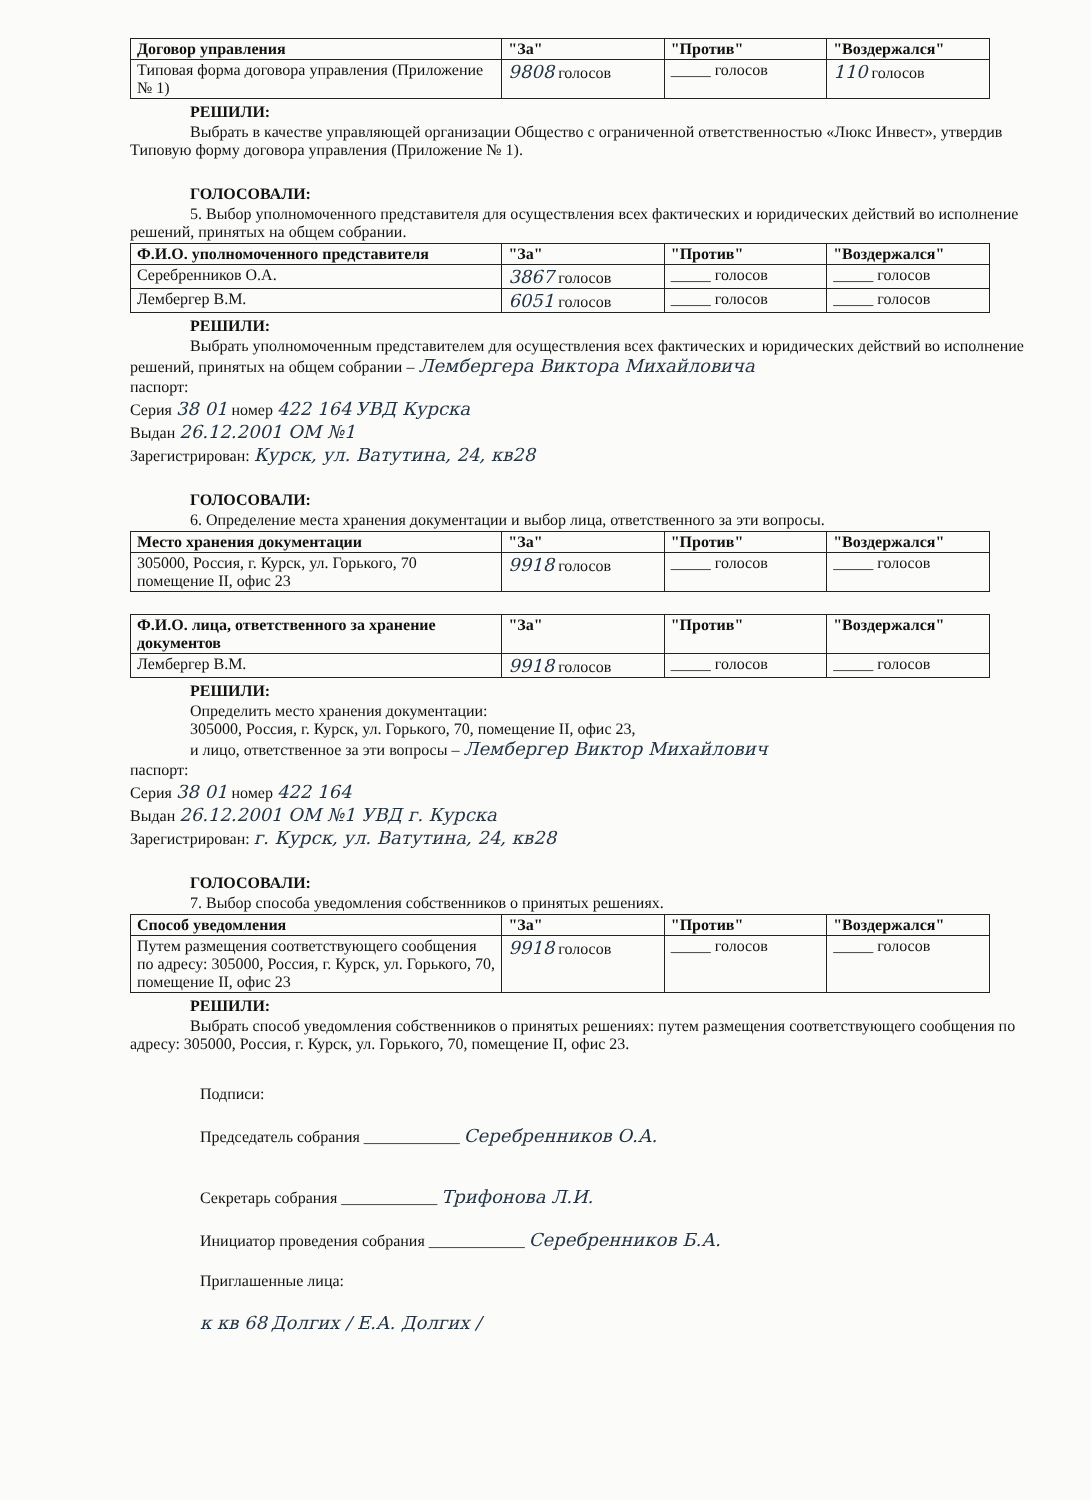| Договор управления | "За" | "Против" | "Воздержался" |
| --- | --- | --- | --- |
| Типовая форма договора управления (Приложение № 1) | 9808 голосов | _____ голосов | 110 голосов |
РЕШИЛИ:
Выбрать в качестве управляющей организации Общество с ограниченной ответственностью «Люкс Инвест», утвердив Типовую форму договора управления (Приложение № 1).
ГОЛОСОВАЛИ:
5. Выбор уполномоченного представителя для осуществления всех фактических и юридических действий во исполнение решений, принятых на общем собрании.
| Ф.И.О. уполномоченного представителя | "За" | "Против" | "Воздержался" |
| --- | --- | --- | --- |
| Серебренников О.А. | 3867 голосов | _____ голосов | _____ голосов |
| Лембергер В.М. | 6051 голосов | _____ голосов | _____ голосов |
РЕШИЛИ:
Выбрать уполномоченным представителем для осуществления всех фактических и юридических действий во исполнение решений, принятых на общем собрании – Лембергера Виктора Михайловича
паспорт:
Серия 38 01 номер 422 164 УВД Курска
Выдан 26.12.2001 ОМ №1
Зарегистрирован: Курск, ул. Ватутина, 24, кв28
ГОЛОСОВАЛИ:
6. Определение места хранения документации и выбор лица, ответственного за эти вопросы.
| Место хранения документации | "За" | "Против" | "Воздержался" |
| --- | --- | --- | --- |
| 305000, Россия, г. Курск, ул. Горького, 70 помещение II, офис 23 | 9918 голосов | _____ голосов | _____ голосов |
| Ф.И.О. лица, ответственного за хранение документов | "За" | "Против" | "Воздержался" |
| --- | --- | --- | --- |
| Лембергер В.М. | 9918 голосов | _____ голосов | _____ голосов |
РЕШИЛИ:
Определить место хранения документации:
305000, Россия, г. Курск, ул. Горького, 70, помещение II, офис 23,
и лицо, ответственное за эти вопросы – Лембергер Виктор Михайлович
паспорт:
Серия 38 01 номер 422 164
Выдан 26.12.2001 ОМ №1 УВД г. Курска
Зарегистрирован: г. Курск, ул. Ватутина, 24, кв28
ГОЛОСОВАЛИ:
7. Выбор способа уведомления собственников о принятых решениях.
| Способ уведомления | "За" | "Против" | "Воздержался" |
| --- | --- | --- | --- |
| Путем размещения соответствующего сообщения по адресу: 305000, Россия, г. Курск, ул. Горького, 70, помещение II, офис 23 | 9918 голосов | _____ голосов | _____ голосов |
РЕШИЛИ:
Выбрать способ уведомления собственников о принятых решениях: путем размещения соответствующего сообщения по адресу: 305000, Россия, г. Курск, ул. Горького, 70, помещение II, офис 23.
Подписи:
Председатель собрания ____________ Серебренников О.А.
Секретарь собрания ____________ Трифонова Л.И.
Инициатор проведения собрания ____________ Серебренников Б.А.
Приглашенные лица:
к кв 68 Долгих / Е.А. Долгих /